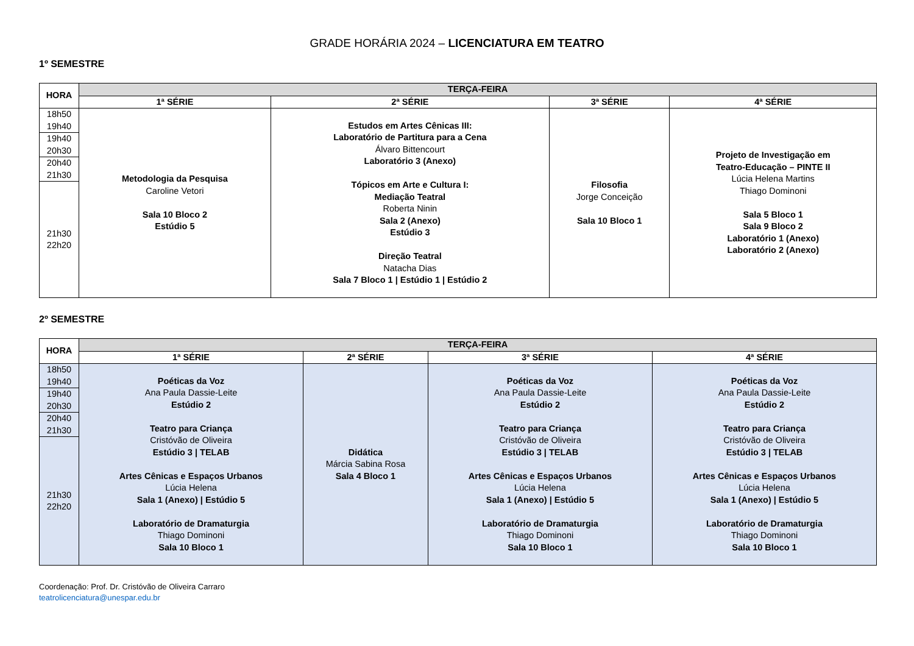GRADE HORÁRIA 2024 – LICENCIATURA EM TEATRO
1º SEMESTRE
| HORA | TERÇA-FEIRA | | | |
| --- | --- | --- | --- | --- |
| | 1ª SÉRIE | 2ª SÉRIE | 3ª SÉRIE | 4ª SÉRIE |
| 18h50 19h40 | Metodologia da Pesquisa Caroline Vetori Sala 10 Bloco 2 Estúdio 5 | Estudos em Artes Cênicas III: Laboratório de Partitura para a Cena Álvaro Bittencourt Laboratório 3 (Anexo) Tópicos em Arte e Cultura I: Mediação Teatral Roberta Ninin Sala 2 (Anexo) Estúdio 3 Direção Teatral Natacha Dias Sala 7 Bloco 1 / Estúdio 1 / Estúdio 2 | Filosofia Jorge Conceição Sala 10 Bloco 1 | Projeto de Investigação em Teatro-Educação – PINTE II Lúcia Helena Martins Thiago Dominoni Sala 5 Bloco 1 Sala 9 Bloco 2 Laboratório 1 (Anexo) Laboratório 2 (Anexo) |
| 19h40 20h30 | | | | |
| 20h40 21h30 | | | | |
| 21h30 22h20 | | | | |
2º SEMESTRE
| HORA | TERÇA-FEIRA | | | |
| --- | --- | --- | --- | --- |
| | 1ª SÉRIE | 2ª SÉRIE | 3ª SÉRIE | 4ª SÉRIE |
| 18h50 19h40 | Poéticas da Voz Ana Paula Dassie-Leite Estúdio 2 Teatro para Criança Cristóvão de Oliveira Estúdio 3 / TELAB Artes Cênicas e Espaços Urbanos Lúcia Helena Sala 1 (Anexo) / Estúdio 5 Laboratório de Dramaturgia Thiago Dominoni Sala 10 Bloco 1 | Didática Márcia Sabina Rosa Sala 4 Bloco 1 | Poéticas da Voz Ana Paula Dassie-Leite Estúdio 2 Teatro para Criança Cristóvão de Oliveira Estúdio 3 / TELAB Artes Cênicas e Espaços Urbanos Lúcia Helena Sala 1 (Anexo) / Estúdio 5 Laboratório de Dramaturgia Thiago Dominoni Sala 10 Bloco 1 | Poéticas da Voz Ana Paula Dassie-Leite Estúdio 2 Teatro para Criança Cristóvão de Oliveira Estúdio 3 / TELAB Artes Cênicas e Espaços Urbanos Lúcia Helena Sala 1 (Anexo) / Estúdio 5 Laboratório de Dramaturgia Thiago Dominoni Sala 10 Bloco 1 |
| 19h40 20h30 | | | | |
| 20h40 21h30 | | | | |
| 21h30 22h20 | | | | |
Coordenação: Prof. Dr. Cristóvão de Oliveira Carraro
teatrolicenciatura@unespar.edu.br